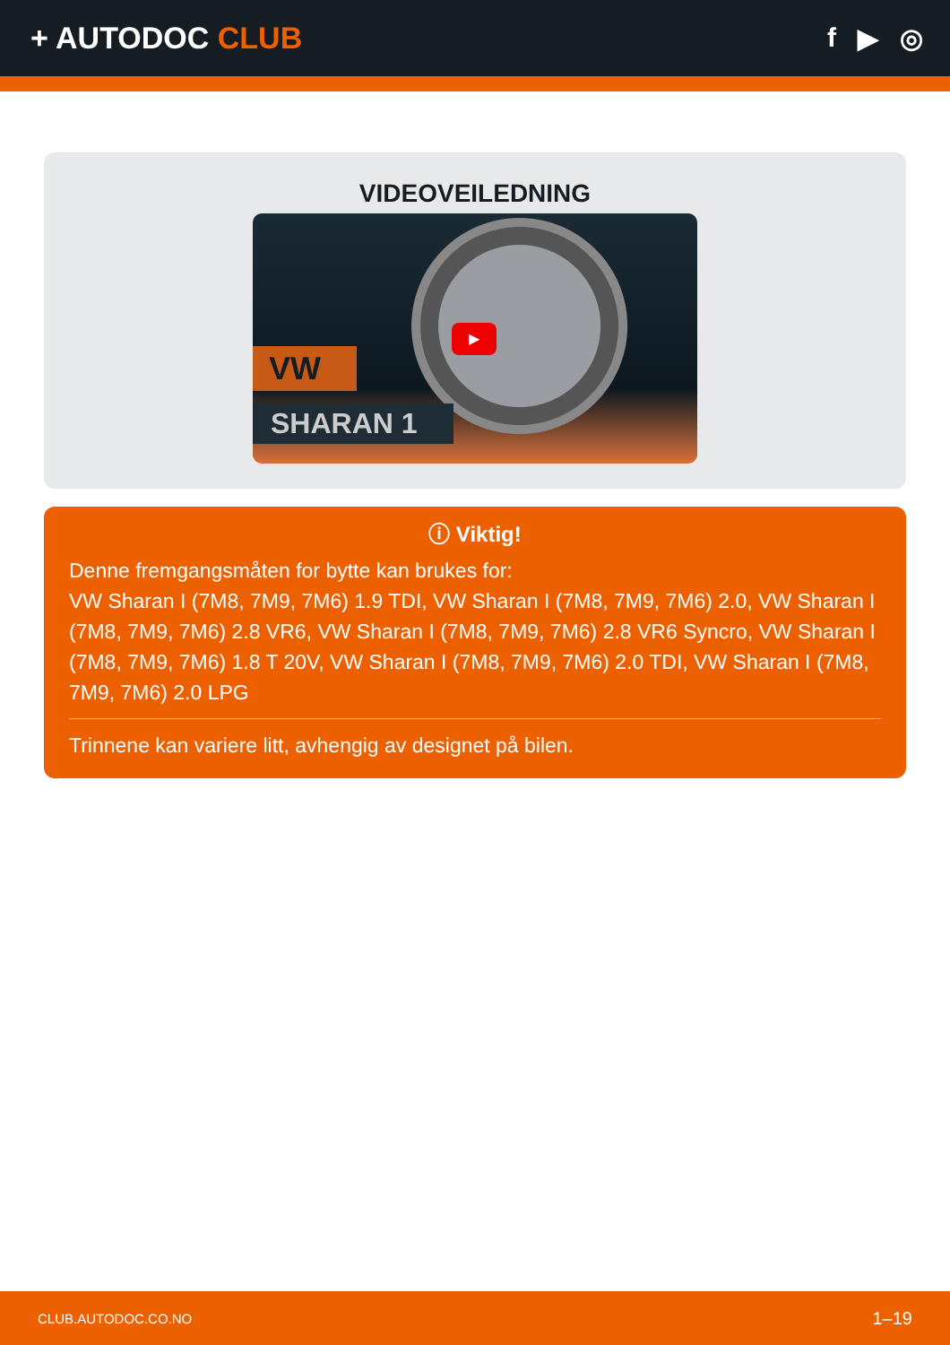+ AUTODOC CLUB f ▶ ◎
VIDEOVEILEDNING
VW
SHARAN 1
▶
ⓘ Viktig!
Denne fremgangsmåten for bytte kan brukes for:
VW Sharan I (7M8, 7M9, 7M6) 1.9 TDI, VW Sharan I (7M8, 7M9, 7M6) 2.0, VW Sharan I (7M8, 7M9, 7M6) 2.8 VR6, VW Sharan I (7M8, 7M9, 7M6) 2.8 VR6 Syncro, VW Sharan I (7M8, 7M9, 7M6) 1.8 T 20V, VW Sharan I (7M8, 7M9, 7M6) 2.0 TDI, VW Sharan I (7M8, 7M9, 7M6) 2.0 LPG
Trinnene kan variere litt, avhengig av designet på bilen.
CLUB.AUTODOC.CO.NO 1–19